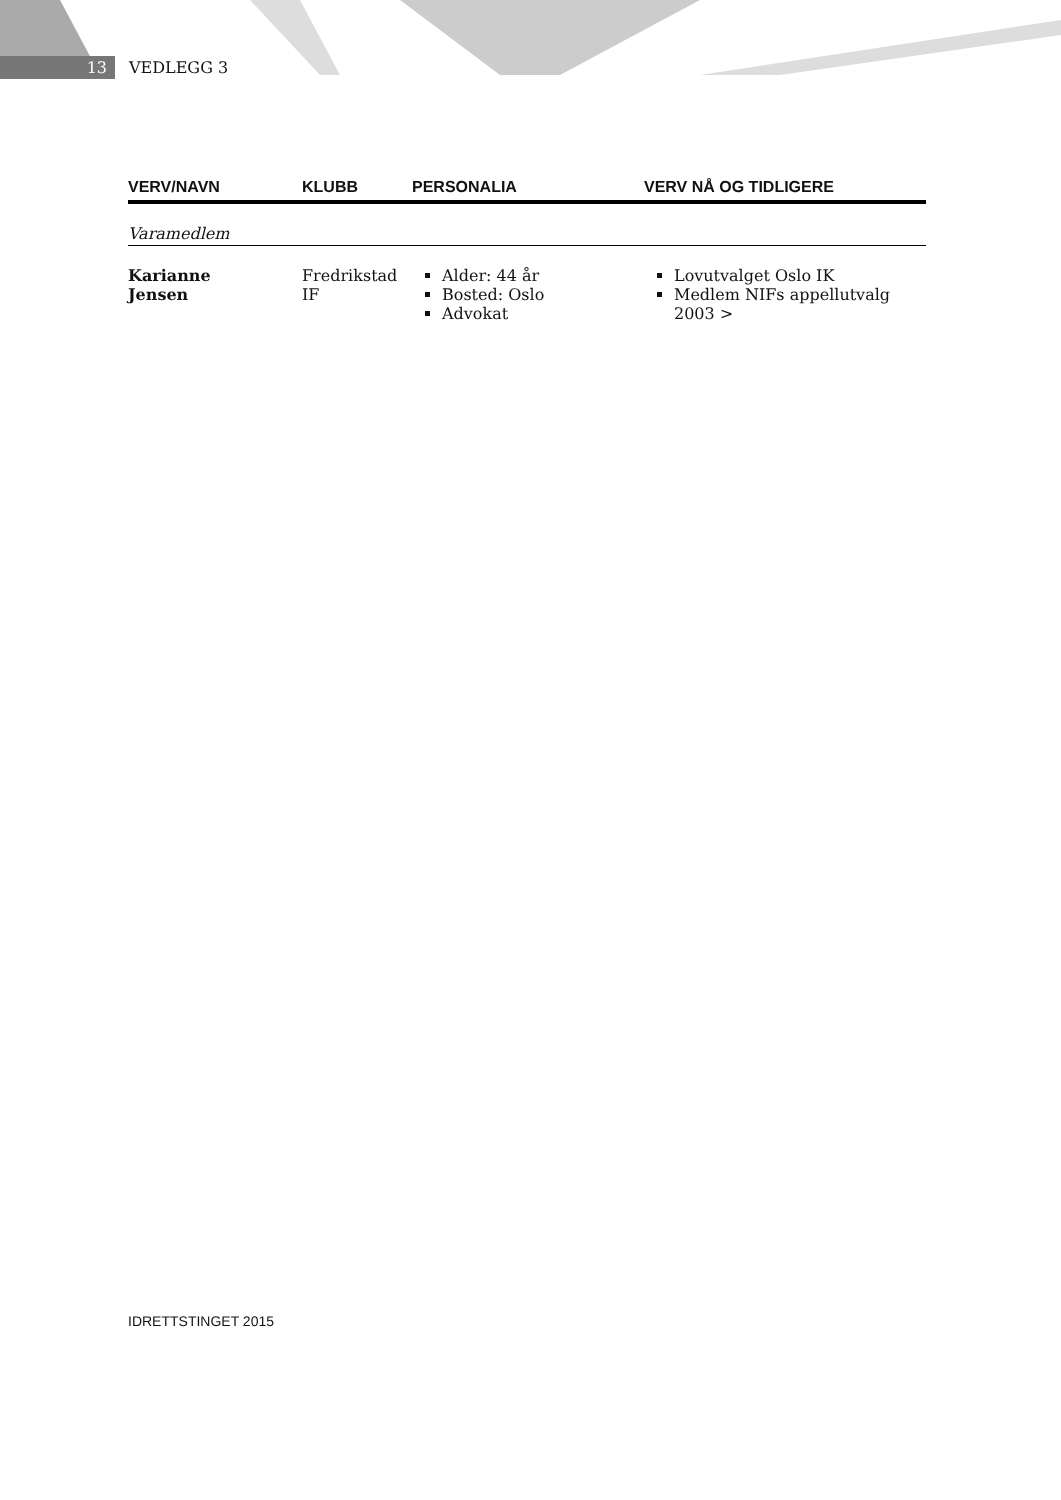13 VEDLEGG 3
| VERV/NAVN | KLUBB | PERSONALIA | VERV NÅ OG TIDLIGERE |
| --- | --- | --- | --- |
| Varamedlem | | | |
| Karianne Jensen | Fredrikstad IF | Alder: 44 år Bosted: Oslo Advokat | Lovutvalget Oslo IK Medlem NIFs appellutvalg 2003 > |
IDRETTSTINGET 2015